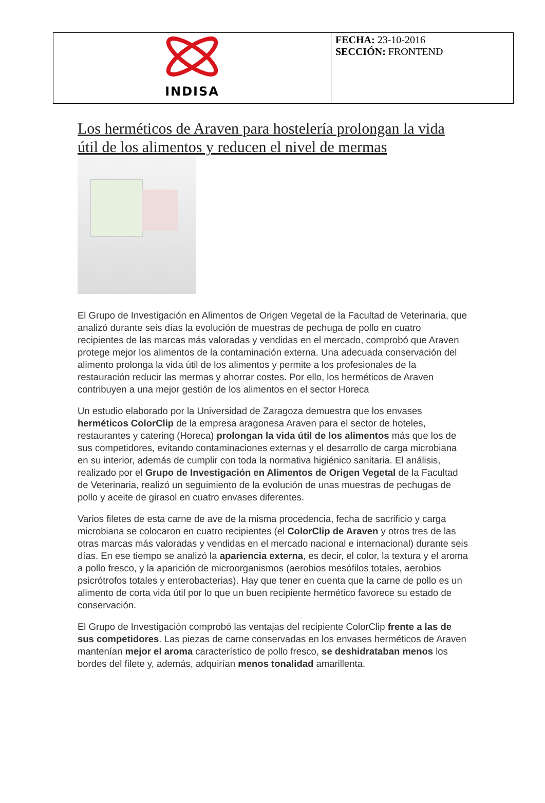| INDISA | FECHA: 23-10-2016 SECCIÓN: FRONTEND |
Los herméticos de Araven para hostelería prolongan la vida útil de los alimentos y reducen el nivel de mermas
El Grupo de Investigación en Alimentos de Origen Vegetal de la Facultad de Veterinaria, que analizó durante seis días la evolución de muestras de pechuga de pollo en cuatro recipientes de las marcas más valoradas y vendidas en el mercado, comprobó que Araven protege mejor los alimentos de la contaminación externa. Una adecuada conservación del alimento prolonga la vida útil de los alimentos y permite a los profesionales de la restauración reducir las mermas y ahorrar costes. Por ello, los herméticos de Araven contribuyen a una mejor gestión de los alimentos en el sector Horeca
Un estudio elaborado por la Universidad de Zaragoza demuestra que los envases herméticos ColorClip de la empresa aragonesa Araven para el sector de hoteles, restaurantes y catering (Horeca) prolongan la vida útil de los alimentos más que los de sus competidores, evitando contaminaciones externas y el desarrollo de carga microbiana en su interior, además de cumplir con toda la normativa higiénico sanitaria. El análisis, realizado por el Grupo de Investigación en Alimentos de Origen Vegetal de la Facultad de Veterinaria, realizó un seguimiento de la evolución de unas muestras de pechugas de pollo y aceite de girasol en cuatro envases diferentes.
Varios filetes de esta carne de ave de la misma procedencia, fecha de sacrificio y carga microbiana se colocaron en cuatro recipientes (el ColorClip de Araven y otros tres de las otras marcas más valoradas y vendidas en el mercado nacional e internacional) durante seis días. En ese tiempo se analizó la apariencia externa, es decir, el color, la textura y el aroma a pollo fresco, y la aparición de microorganismos (aerobios mesófilos totales, aerobios psicrótrofos totales y enterobacterias). Hay que tener en cuenta que la carne de pollo es un alimento de corta vida útil por lo que un buen recipiente hermético favorece su estado de conservación.
El Grupo de Investigación comprobó las ventajas del recipiente ColorClip frente a las de sus competidores. Las piezas de carne conservadas en los envases herméticos de Araven mantenían mejor el aroma característico de pollo fresco, se deshidrataban menos los bordes del filete y, además, adquirían menos tonalidad amarillenta.